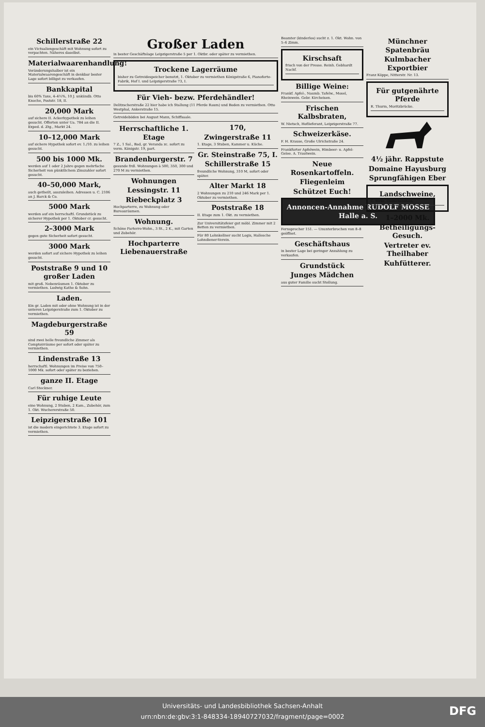Schillerstraße 22
ein Victualiengeschäft mit Wohnung sofort zu verpachten. Näheres daselbst.
Materialwaarenhandlung!
Veränderungshalber ist ein Materialwaarengeschäft in denkbar bester Lage sofort billigst zu verkaufen.
Bankkapital
bis 60% Taxe, 4–4½%, 10 J. unkündb. Otto Knoche, Poststr. 18, II.
20,000 Mark
auf sichere II. Ackerhypothek zu leihen gesucht. Offerten unter Ua. 784 an die II. Exped. d. Ztg., Markt 24.
10–12,000 Mark
auf sichere Hypothek sofort ev. 1./10. zu leihen gesucht.
500 bis 1000 Mk.
werden auf 1 oder 2 Jahre gegen mehrfache Sicherheit von pünktlichem Zinszahler sofort gesucht.
40–50,000 Mark,
auch getheilt, auszuleihen. Adressen u. C. 2106 an J. Barck & Co.
5000 Mark
werden auf ein herrschaftl. Grundstück zu sicherer Hypothek per 1. Oktober cr. gesucht.
2–3000 Mark
gegen gute Sicherheit sofort gesucht.
3000 Mark
werden sofort auf sichere Hypothek zu leihen gesucht.
Poststraße 9 und 10 großer Laden
mit groß. Nebenräumen 1. Oktober zu vermiethen. Ludwig Kathe & Sohn.
Laden.
Ein gr. Laden mit oder ohne Wohnung ist in der unteren Leipzigerstraße zum 1. Oktober zu vermiethen.
Magdeburgerstraße 59
sind zwei helle freundliche Zimmer als Comptoirräume per sofort oder später zu vermiethen.
Lindenstraße 13
herrschaftl. Wohnungen im Preise von 750–1000 Mk. sofort oder später zu beziehen.
ganze II. Etage
Carl Steckner.
Für ruhige Leute
eine Wohnung, 2 Stuben, 2 Kam., Zubehör, zum 1. Okt. Wuchererstraße 50.
Leipzigerstraße 101
ist die modern eingerichtete 3. Etage sofort zu vermiethen.
Großer Laden
in bester Geschäftslage Leipzigerstraße 5 per 1. Oktbr. oder später zu vermiethen.
Trockene Lagerräume
bisher zu Getreidespeicher benutzt, 1. Oktober zu vermiethen Königstraße 6, Pianoforte-Fabrik, Hof I. und Leipzigerstraße 73, I.
Für Vieh- bezw. Pferdehändler!
Delitzscherstraße 22 hier habe ich Stallung (11 Pferde Raum) und Boden zu vermiethen. Otto Westphal, Ankerstraße 15.
Getreideböden bei August Mann, Schiffsaale.
Herrschaftliche 1. Etage
7 Z., 1 Sal., Bad, gr. Veranda zc. sofort zu verm. Königstr. 19, part.
Brandenburgerstr. 7
gesunde frdl. Wohnungen à 500, 350, 300 und 270 M zu vermiethen.
Wohnungen
Lessingstr. 11
Riebeckplatz 3
Hochparterre, zu Wohnung oder Bureauräumen.
Wohnung.
Schöne Parterre-Wohn., 3 St., 2 K., mit Garten und Zubehör.
Hochparterre Liebenauerstraße 170,
Zwingerstraße 11
1. Etage, 3 Stuben, Kammer u. Küche.
Gr. Steinstraße 75, I.
Schillerstraße 15
freundliche Wohnung, 310 M, sofort oder später.
Alter Markt 18
2 Wohnungen zu 210 und 246 Mark per 1. Oktober zu vermiethen.
Poststraße 18
II. Etage zum 1. Okt. zu vermiethen.
Zur Universitätsfeier gut möbl. Zimmer mit 2 Betten zu vermiethen.
Für 80 Lohnkellner sucht Logis, Hallesche Lohndiener-Verein.
Beamter (kinderlos) sucht z. 1. Okt. Wohn. von 5–6 Zimm.
Kirschsaft
frisch von der Presse. Reinh. Gebhardt Nachf.
Billige Weine:
Frankf. Apfel-, Naumb. Tafelw., Mosel, Rheinwein. Gebr. Kircheisen.
Frischen Kalbsbraten,
W. Nietsch, Hoflieferant, Leipzigerstraße 77.
Schweizerkäse.
F. H. Krause, Große Ulrichstraße 24.
Frankfurter Apfelwein, Himbeer- u. Apfel-Gelee. A. Trautwein.
Neue Rosenkartoffeln.
Fliegenleim
Schützet Euch!
Annoncen-Annahme RUDOLF MOSSE Halle a. S.
Fernsprecher 151. — Ununterbrochen von 8–8 geöffnet.
Geschäftshaus
in bester Lage bei geringer Anzahlung zu verkaufen.
Grundstück
Junges Mädchen
aus guter Familie sucht Stellung.
Münchner Spatenbräu
Kulmbacher Exportbier
Franz Köppe, Nitterstr. Nr. 13.
Für gutgenährte Pferde
R. Thurm, Moritzbrücke.
4½ jähr. Rappstute
Domaine Hayusburg
Sprungfähigen Eber
Landschweine,
C. Birke, Giebichenstein.
1–2000 Mk.
Betheiligungs-Gesuch.
Vertreter ev. Theilhaber
Kuhfütterer.
Universitäts- und Landesbibliothek Sachsen-Anhalt
urn:nbn:de:gbv:3:1-848334-18940727032/fragment/page=0002
DFG